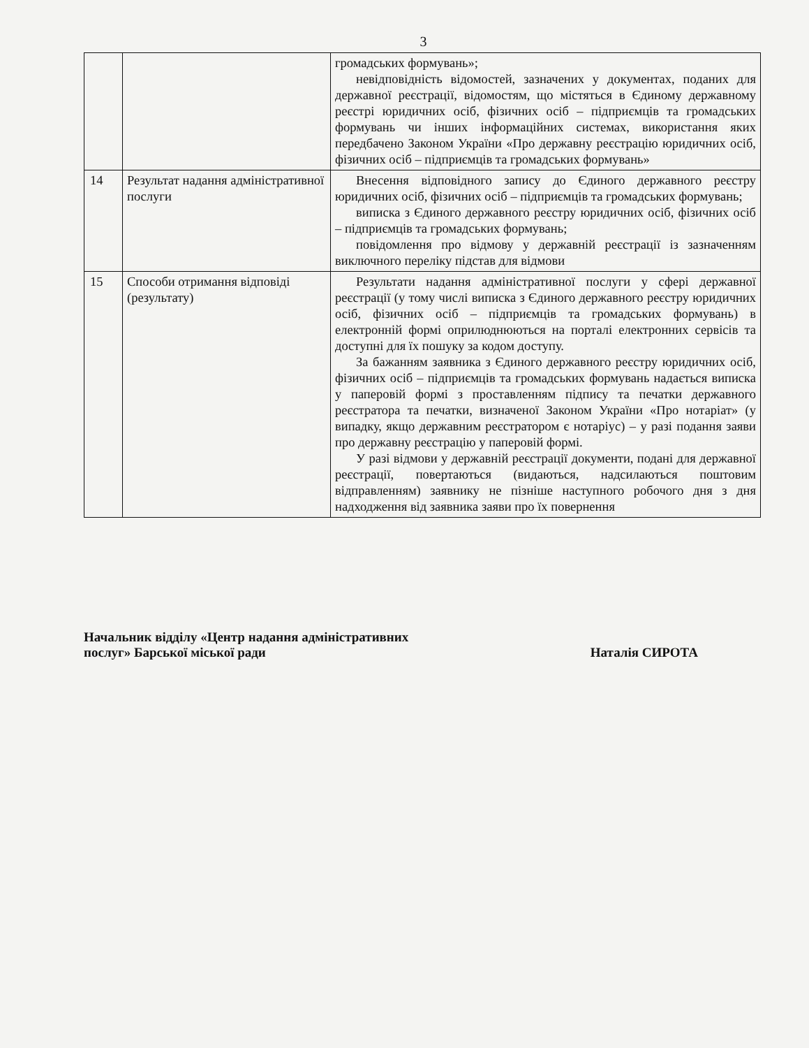3
| | | громадських формувань»; невідповідність відомостей, зазначених у документах, поданих для державної реєстрації, відомостям, що містяться в Єдиному державному реєстрі юридичних осіб, фізичних осіб – підприємців та громадських формувань чи інших інформаційних системах, використання яких передбачено Законом України «Про державну реєстрацію юридичних осіб, фізичних осіб – підприємців та громадських формувань» |
| 14 | Результат надання адміністративної послуги | Внесення відповідного запису до Єдиного державного реєстру юридичних осіб, фізичних осіб – підприємців та громадських формувань; виписка з Єдиного державного реєстру юридичних осіб, фізичних осіб – підприємців та громадських формувань; повідомлення про відмову у державній реєстрації із зазначенням виключного переліку підстав для відмови |
| 15 | Способи отримання відповіді (результату) | Результати надання адміністративної послуги у сфері державної реєстрації (у тому числі виписка з Єдиного державного реєстру юридичних осіб, фізичних осіб – підприємців та громадських формувань) в електронній формі оприлюднюються на порталі електронних сервісів та доступні для їх пошуку за кодом доступу. За бажанням заявника з Єдиного державного реєстру юридичних осіб, фізичних осіб – підприємців та громадських формувань надається виписка у паперовій формі з проставленням підпису та печатки державного реєстратора та печатки, визначеної Законом України «Про нотаріат» (у випадку, якщо державним реєстратором є нотаріус) – у разі подання заяви про державну реєстрацію у паперовій формі. У разі відмови у державній реєстрації документи, подані для державної реєстрації, повертаються (видаються, надсилаються поштовим відправленням) заявнику не пізніше наступного робочого дня з дня надходження від заявника заяви про їх повернення |
Начальник відділу «Центр надання адміністративних
послуг» Барської міської ради
Наталія СИРОТА